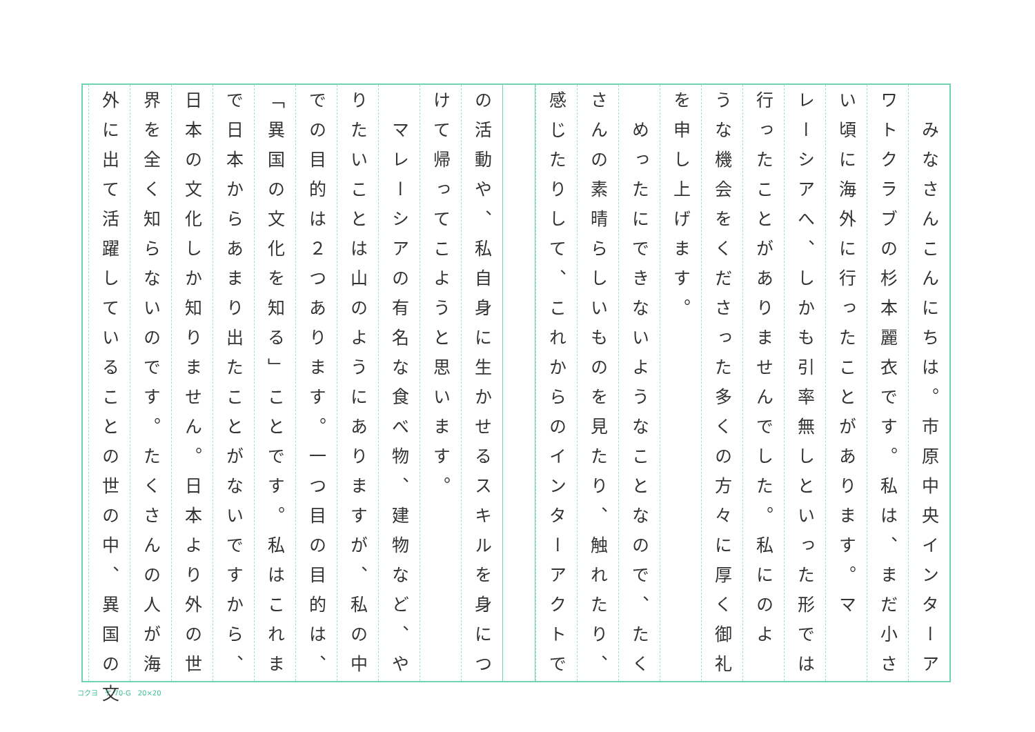みなさんこんにちは。市原中央インターア
ワトクラブの杉本麗衣です。私は、まだ小さ
い頃に海外に行ったことがあります。マ
レーシアへ、しかも引率無しといった形では
行ったことがありませんでした。私にのよ
うな機会をくださった多くの方々に厚く御礼
を申し上げます。
　めったにできないようなことなので、たく
さんの素晴らしいものを見たり、触れたり、
感じたりして、これからのインターアクトで
の活動や、私自身に生かせるスキルを身につ
けて帰ってこようと思います。
　マレーシアの有名な食べ物、建物など、や
りたいことは山のようにありますが、私の中
での目的は２つあります。一つ目の目的は、
「異国の文化を知る」ことです。私はこれま
で日本からあまり出たことがないですから、
日本の文化しか知りません。日本より外の世
界を全く知らないのです。たくさんの人が海
外に出て活躍していることの世の中、異国の文
コクヨ　ケ-70-G　20×20